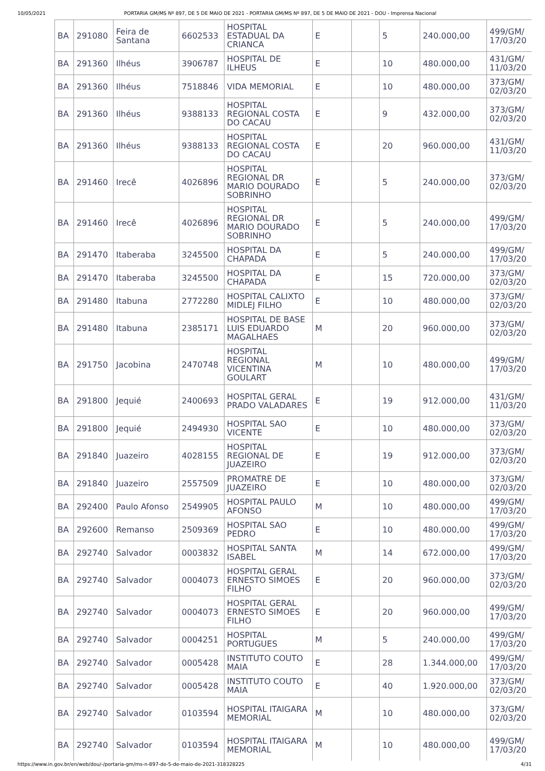10/05/2021 PORTARIA GM/MS Nº 897, DE 5 DE MAIO DE 2021 - PORTARIA GM/MS Nº 897, DE 5 DE MAIO DE 2021 - DOU - Imprensa Nacional
| BA | 291080 | Feira de Santana | 6602533 | HOSPITAL ESTADUAL DA CRIANCA | E | | 5 | 240.000,00 | 499/GM/ 17/03/20 |
| BA | 291360 | Ilhéus | 3906787 | HOSPITAL DE ILHEUS | E | | 10 | 480.000,00 | 431/GM/ 11/03/20 |
| BA | 291360 | Ilhéus | 7518846 | VIDA MEMORIAL | E | | 10 | 480.000,00 | 373/GM/ 02/03/20 |
| BA | 291360 | Ilhéus | 9388133 | HOSPITAL REGIONAL COSTA DO CACAU | E | | 9 | 432.000,00 | 373/GM/ 02/03/20 |
| BA | 291360 | Ilhéus | 9388133 | HOSPITAL REGIONAL COSTA DO CACAU | E | | 20 | 960.000,00 | 431/GM/ 11/03/20 |
| BA | 291460 | Irecê | 4026896 | HOSPITAL REGIONAL DR MARIO DOURADO SOBRINHO | E | | 5 | 240.000,00 | 373/GM/ 02/03/20 |
| BA | 291460 | Irecê | 4026896 | HOSPITAL REGIONAL DR MARIO DOURADO SOBRINHO | E | | 5 | 240.000,00 | 499/GM/ 17/03/20 |
| BA | 291470 | Itaberaba | 3245500 | HOSPITAL DA CHAPADA | E | | 5 | 240.000,00 | 499/GM/ 17/03/20 |
| BA | 291470 | Itaberaba | 3245500 | HOSPITAL DA CHAPADA | E | | 15 | 720.000,00 | 373/GM/ 02/03/20 |
| BA | 291480 | Itabuna | 2772280 | HOSPITAL CALIXTO MIDLEJ FILHO | E | | 10 | 480.000,00 | 373/GM/ 02/03/20 |
| BA | 291480 | Itabuna | 2385171 | HOSPITAL DE BASE LUIS EDUARDO MAGALHAES | M | | 20 | 960.000,00 | 373/GM/ 02/03/20 |
| BA | 291750 | Jacobina | 2470748 | HOSPITAL REGIONAL VICENTINA GOULART | M | | 10 | 480.000,00 | 499/GM/ 17/03/20 |
| BA | 291800 | Jequié | 2400693 | HOSPITAL GERAL PRADO VALADARES | E | | 19 | 912.000,00 | 431/GM/ 11/03/20 |
| BA | 291800 | Jequié | 2494930 | HOSPITAL SAO VICENTE | E | | 10 | 480.000,00 | 373/GM/ 02/03/20 |
| BA | 291840 | Juazeiro | 4028155 | HOSPITAL REGIONAL DE JUAZEIRO | E | | 19 | 912.000,00 | 373/GM/ 02/03/20 |
| BA | 291840 | Juazeiro | 2557509 | PROMATRE DE JUAZEIRO | E | | 10 | 480.000,00 | 373/GM/ 02/03/20 |
| BA | 292400 | Paulo Afonso | 2549905 | HOSPITAL PAULO AFONSO | M | | 10 | 480.000,00 | 499/GM/ 17/03/20 |
| BA | 292600 | Remanso | 2509369 | HOSPITAL SAO PEDRO | E | | 10 | 480.000,00 | 499/GM/ 17/03/20 |
| BA | 292740 | Salvador | 0003832 | HOSPITAL SANTA ISABEL | M | | 14 | 672.000,00 | 499/GM/ 17/03/20 |
| BA | 292740 | Salvador | 0004073 | HOSPITAL GERAL ERNESTO SIMOES FILHO | E | | 20 | 960.000,00 | 373/GM/ 02/03/20 |
| BA | 292740 | Salvador | 0004073 | HOSPITAL GERAL ERNESTO SIMOES FILHO | E | | 20 | 960.000,00 | 499/GM/ 17/03/20 |
| BA | 292740 | Salvador | 0004251 | HOSPITAL PORTUGUES | M | | 5 | 240.000,00 | 499/GM/ 17/03/20 |
| BA | 292740 | Salvador | 0005428 | INSTITUTO COUTO MAIA | E | | 28 | 1.344.000,00 | 499/GM/ 17/03/20 |
| BA | 292740 | Salvador | 0005428 | INSTITUTO COUTO MAIA | E | | 40 | 1.920.000,00 | 373/GM/ 02/03/20 |
| BA | 292740 | Salvador | 0103594 | HOSPITAL ITAIGARA MEMORIAL | M | | 10 | 480.000,00 | 373/GM/ 02/03/20 |
| BA | 292740 | Salvador | 0103594 | HOSPITAL ITAIGARA MEMORIAL | M | | 10 | 480.000,00 | 499/GM/ 17/03/20 |
https://www.in.gov.br/en/web/dou/-/portaria-gm/ms-n-897-de-5-de-maio-de-2021-318328225 4/31